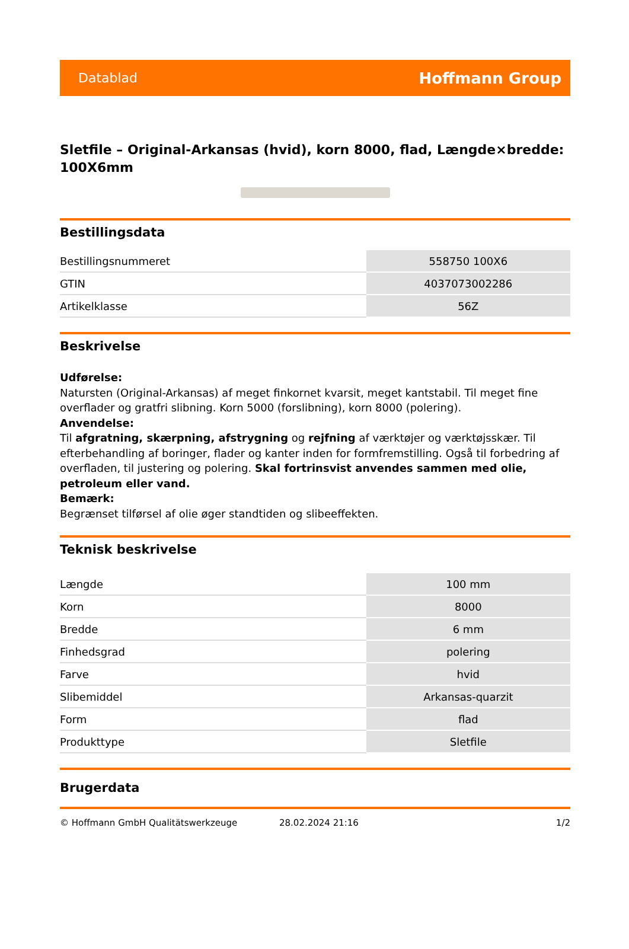Datablad Hoffmann Group
Sletfile – Original-Arkansas (hvid), korn 8000, flad, Længde×bredde: 100X6mm
Bestillingsdata
| Bestillingsnummeret | 558750 100X6 |
| GTIN | 4037073002286 |
| Artikelklasse | 56Z |
Beskrivelse
Udførelse:
Natursten (Original-Arkansas) af meget finkornet kvarsit, meget kantstabil. Til meget fine overflader og gratfri slibning. Korn 5000 (forslibning), korn 8000 (polering).
Anvendelse:
Til afgratning, skærpning, afstrygning og rejfning af værktøjer og værktøjsskær. Til efterbehandling af boringer, flader og kanter inden for formfremstilling. Også til forbedring af overfladen, til justering og polering. Skal fortrinsvist anvendes sammen med olie, petroleum eller vand.
Bemærk:
Begrænset tilførsel af olie øger standtiden og slibeeffekten.
Teknisk beskrivelse
| Længde | 100 mm |
| Korn | 8000 |
| Bredde | 6 mm |
| Finhedsgrad | polering |
| Farve | hvid |
| Slibemiddel | Arkansas-quarzit |
| Form | flad |
| Produkttype | Sletfile |
Brugerdata
© Hoffmann GmbH Qualitätswerkzeuge 28.02.2024 21:16 1/2